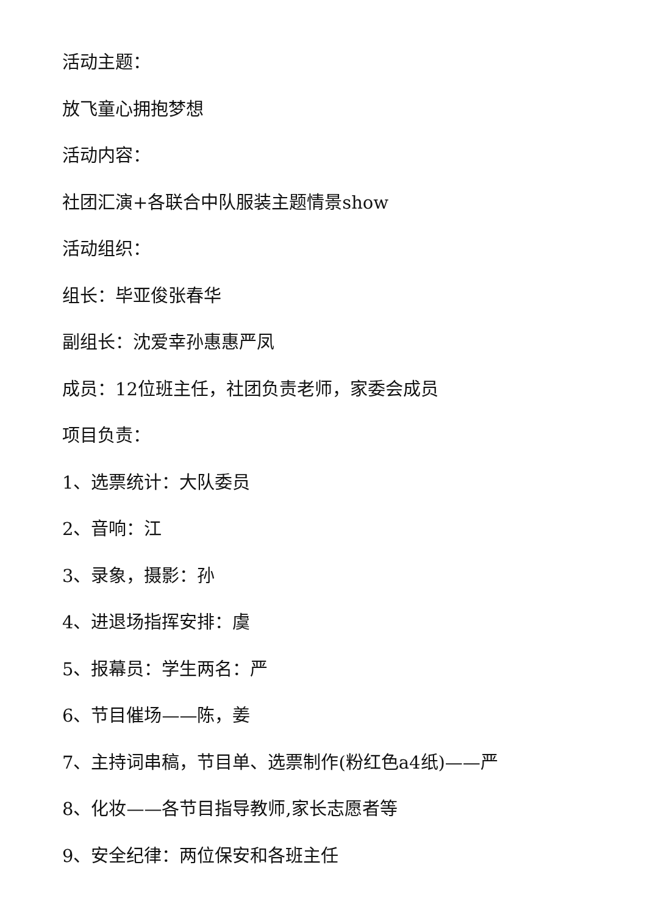活动主题：
放飞童心拥抱梦想
活动内容：
社团汇演+各联合中队服装主题情景show
活动组织：
组长：毕亚俊张春华
副组长：沈爱幸孙惠惠严凤
成员：12位班主任，社团负责老师，家委会成员
项目负责：
1、选票统计：大队委员
2、音响：江
3、录象，摄影：孙
4、进退场指挥安排：虞
5、报幕员：学生两名：严
6、节目催场——陈，姜
7、主持词串稿，节目单、选票制作(粉红色a4纸)——严
8、化妆——各节目指导教师,家长志愿者等
9、安全纪律：两位保安和各班主任